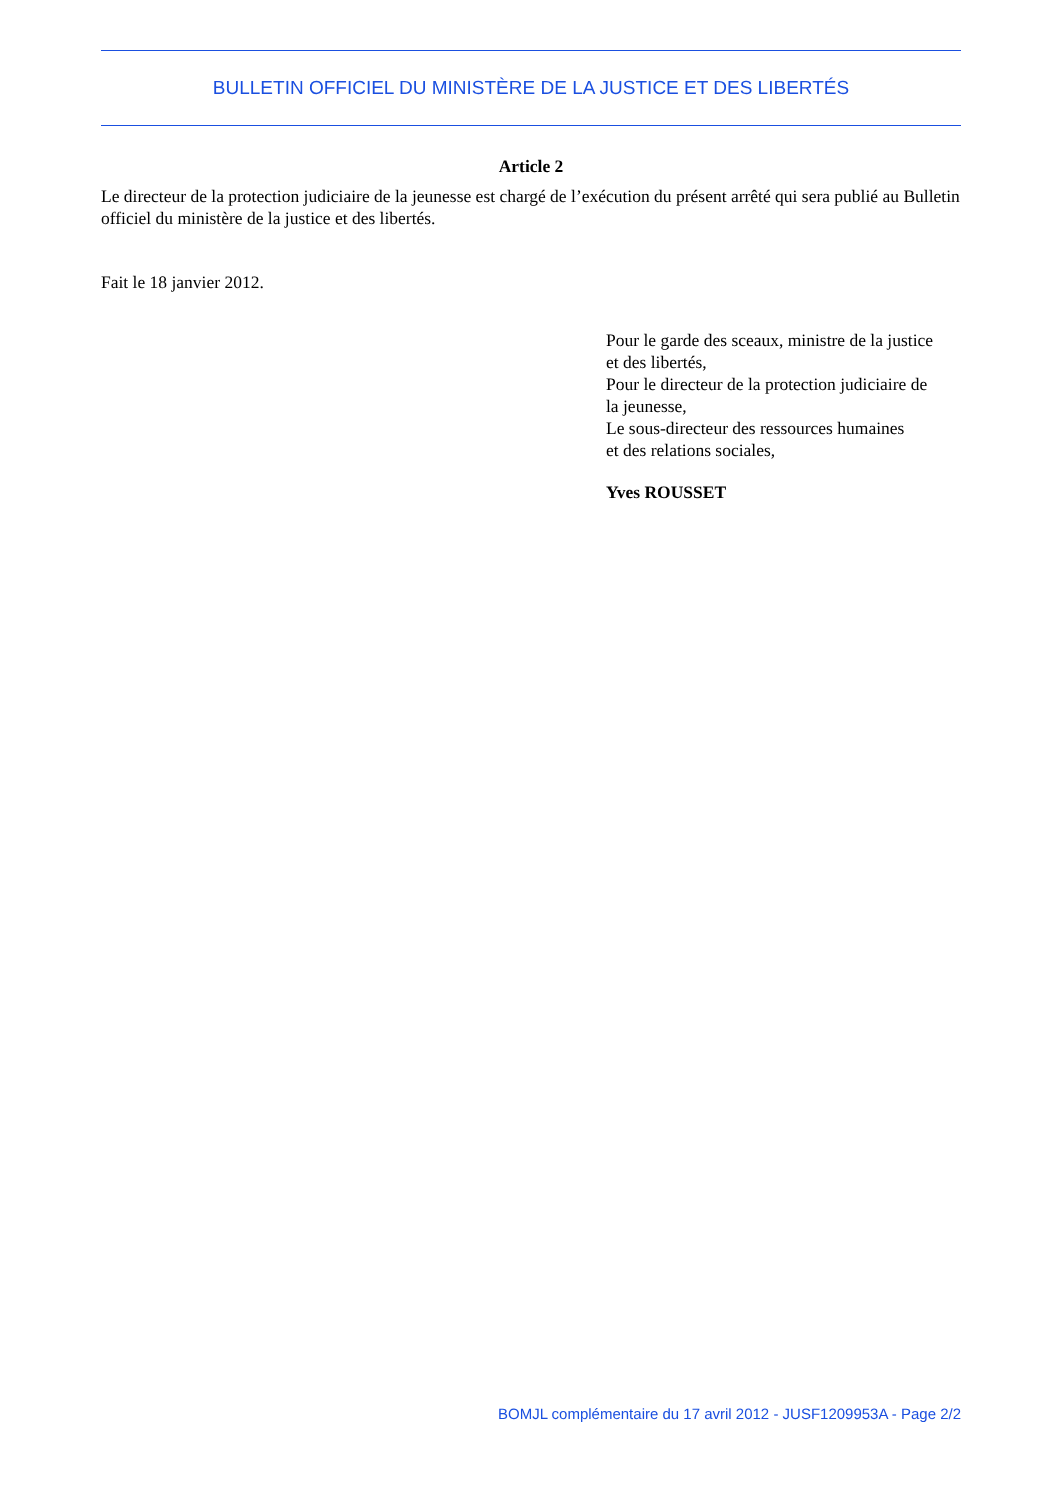BULLETIN OFFICIEL DU MINISTÈRE DE LA JUSTICE ET DES LIBERTÉS
Article 2
Le directeur de la protection judiciaire de la jeunesse est chargé de l’exécution du présent arrêté qui sera publié au Bulletin officiel du ministère de la justice et des libertés.
Fait le 18 janvier 2012.
Pour le garde des sceaux, ministre de la justice
et des libertés,
Pour le directeur de la protection judiciaire de
la jeunesse,
Le sous-directeur des ressources humaines
et des relations sociales,
Yves ROUSSET
BOMJL complémentaire du 17 avril 2012 - JUSF1209953A - Page 2/2